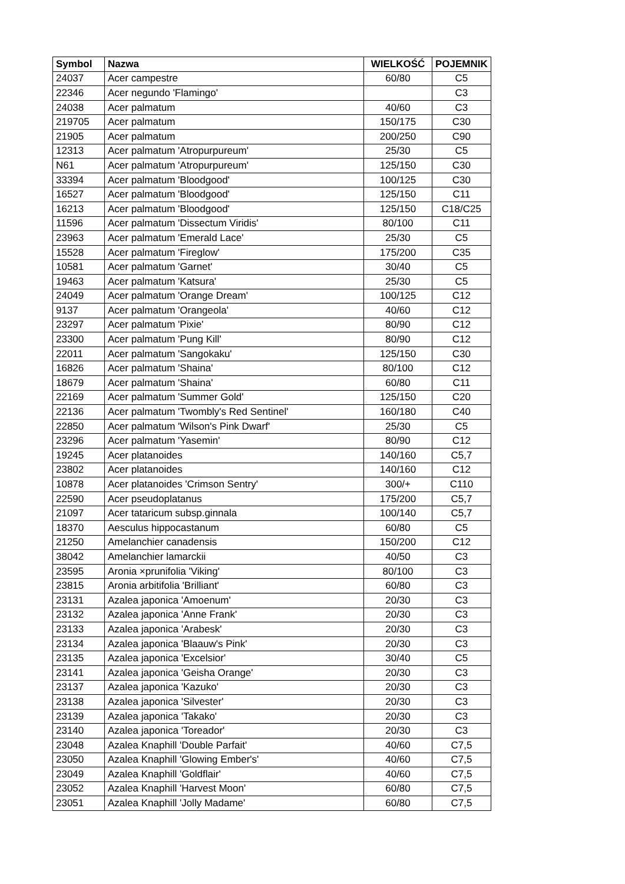| Symbol | Nazwa | WIELKOŚĆ | POJEMNIK |
| --- | --- | --- | --- |
| 24037 | Acer campestre | 60/80 | C5 |
| 22346 | Acer negundo 'Flamingo' | | C3 |
| 24038 | Acer palmatum | 40/60 | C3 |
| 219705 | Acer palmatum | 150/175 | C30 |
| 21905 | Acer palmatum | 200/250 | C90 |
| 12313 | Acer palmatum 'Atropurpureum' | 25/30 | C5 |
| N61 | Acer palmatum 'Atropurpureum' | 125/150 | C30 |
| 33394 | Acer palmatum 'Bloodgood' | 100/125 | C30 |
| 16527 | Acer palmatum 'Bloodgood' | 125/150 | C11 |
| 16213 | Acer palmatum 'Bloodgood' | 125/150 | C18/C25 |
| 11596 | Acer palmatum 'Dissectum Viridis' | 80/100 | C11 |
| 23963 | Acer palmatum 'Emerald Lace' | 25/30 | C5 |
| 15528 | Acer palmatum 'Fireglow' | 175/200 | C35 |
| 10581 | Acer palmatum 'Garnet' | 30/40 | C5 |
| 19463 | Acer palmatum 'Katsura' | 25/30 | C5 |
| 24049 | Acer palmatum 'Orange Dream' | 100/125 | C12 |
| 9137 | Acer palmatum 'Orangeola' | 40/60 | C12 |
| 23297 | Acer palmatum 'Pixie' | 80/90 | C12 |
| 23300 | Acer palmatum 'Pung Kill' | 80/90 | C12 |
| 22011 | Acer palmatum 'Sangokaku' | 125/150 | C30 |
| 16826 | Acer palmatum 'Shaina' | 80/100 | C12 |
| 18679 | Acer palmatum 'Shaina' | 60/80 | C11 |
| 22169 | Acer palmatum 'Summer Gold' | 125/150 | C20 |
| 22136 | Acer palmatum 'Twombly's Red Sentinel' | 160/180 | C40 |
| 22850 | Acer palmatum 'Wilson's Pink Dwarf' | 25/30 | C5 |
| 23296 | Acer palmatum 'Yasemin' | 80/90 | C12 |
| 19245 | Acer platanoides | 140/160 | C5,7 |
| 23802 | Acer platanoides | 140/160 | C12 |
| 10878 | Acer platanoides 'Crimson Sentry' | 300/+ | C110 |
| 22590 | Acer pseudoplatanus | 175/200 | C5,7 |
| 21097 | Acer tataricum subsp.ginnala | 100/140 | C5,7 |
| 18370 | Aesculus hippocastanum | 60/80 | C5 |
| 21250 | Amelanchier canadensis | 150/200 | C12 |
| 38042 | Amelanchier lamarckii | 40/50 | C3 |
| 23595 | Aronia ×prunifolia 'Viking' | 80/100 | C3 |
| 23815 | Aronia arbitifolia 'Brilliant' | 60/80 | C3 |
| 23131 | Azalea japonica 'Amoenum' | 20/30 | C3 |
| 23132 | Azalea japonica 'Anne Frank' | 20/30 | C3 |
| 23133 | Azalea japonica 'Arabesk' | 20/30 | C3 |
| 23134 | Azalea japonica 'Blaauw's Pink' | 20/30 | C3 |
| 23135 | Azalea japonica 'Excelsior' | 30/40 | C5 |
| 23141 | Azalea japonica 'Geisha Orange' | 20/30 | C3 |
| 23137 | Azalea japonica 'Kazuko' | 20/30 | C3 |
| 23138 | Azalea japonica 'Silvester' | 20/30 | C3 |
| 23139 | Azalea japonica 'Takako' | 20/30 | C3 |
| 23140 | Azalea japonica 'Toreador' | 20/30 | C3 |
| 23048 | Azalea Knaphill 'Double Parfait' | 40/60 | C7,5 |
| 23050 | Azalea Knaphill 'Glowing Ember's' | 40/60 | C7,5 |
| 23049 | Azalea Knaphill 'Goldflair' | 40/60 | C7,5 |
| 23052 | Azalea Knaphill 'Harvest Moon' | 60/80 | C7,5 |
| 23051 | Azalea Knaphill 'Jolly Madame' | 60/80 | C7,5 |